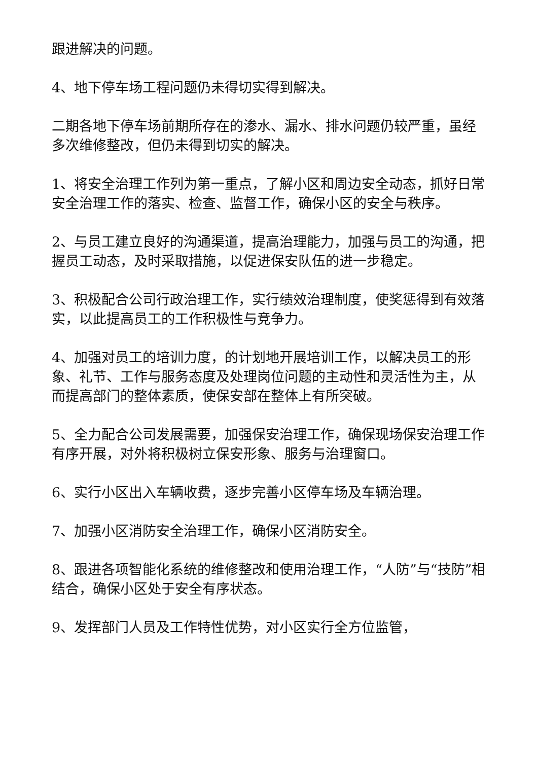跟进解决的问题。
4、地下停车场工程问题仍未得切实得到解决。
二期各地下停车场前期所存在的渗水、漏水、排水问题仍较严重，虽经多次维修整改，但仍未得到切实的解决。
1、将安全治理工作列为第一重点，了解小区和周边安全动态，抓好日常安全治理工作的落实、检查、监督工作，确保小区的安全与秩序。
2、与员工建立良好的沟通渠道，提高治理能力，加强与员工的沟通，把握员工动态，及时采取措施，以促进保安队伍的进一步稳定。
3、积极配合公司行政治理工作，实行绩效治理制度，使奖惩得到有效落实，以此提高员工的工作积极性与竞争力。
4、加强对员工的培训力度，的计划地开展培训工作，以解决员工的形象、礼节、工作与服务态度及处理岗位问题的主动性和灵活性为主，从而提高部门的整体素质，使保安部在整体上有所突破。
5、全力配合公司发展需要，加强保安治理工作，确保现场保安治理工作有序开展，对外将积极树立保安形象、服务与治理窗口。
6、实行小区出入车辆收费，逐步完善小区停车场及车辆治理。
7、加强小区消防安全治理工作，确保小区消防安全。
8、跟进各项智能化系统的维修整改和使用治理工作，“人防”与“技防”相结合，确保小区处于安全有序状态。
9、发挥部门人员及工作特性优势，对小区实行全方位监管，